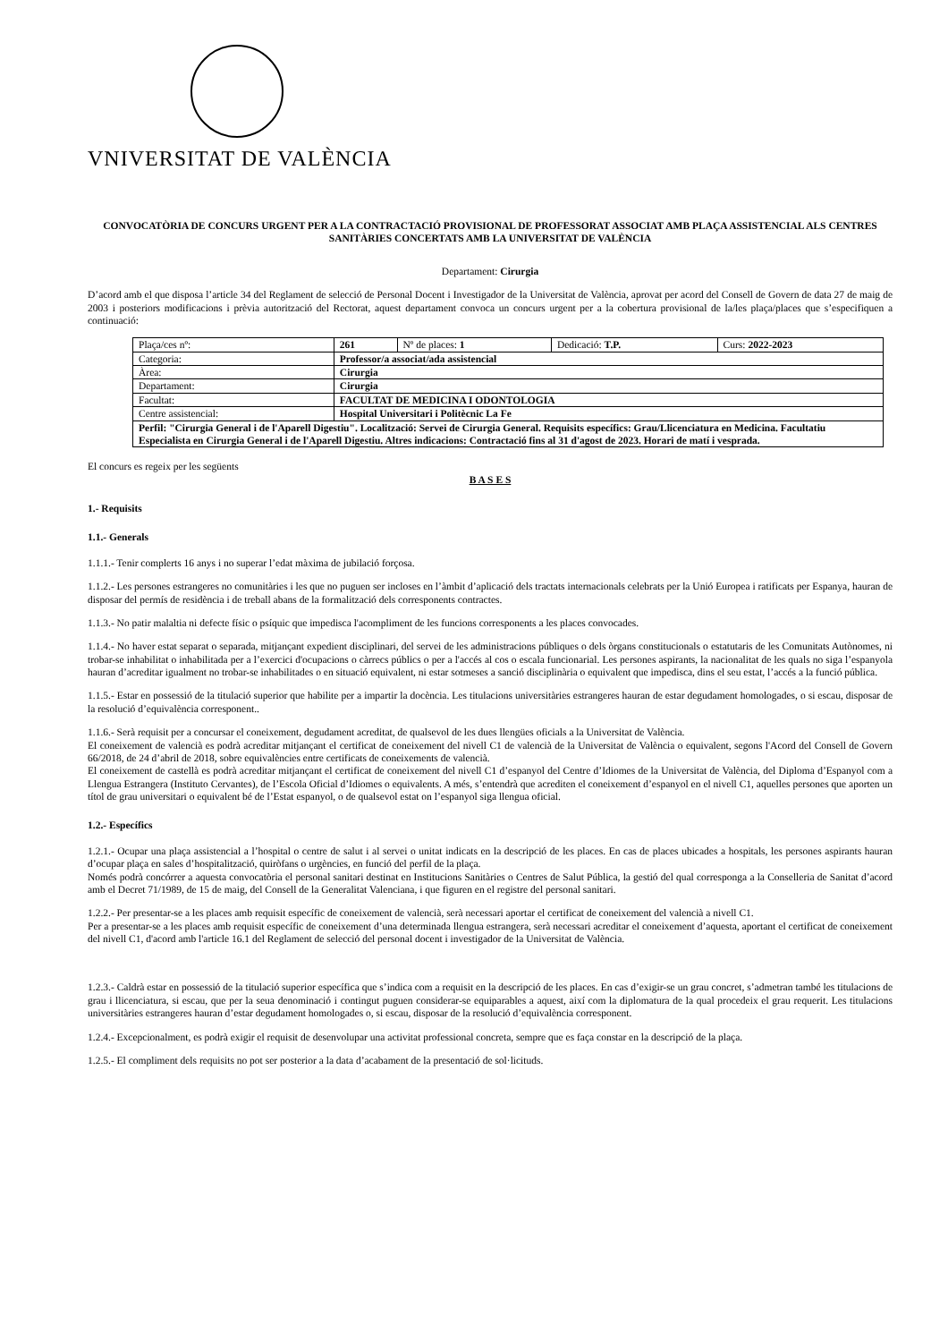VNIVERSITAT DE VALÈNCIA
CONVOCATÒRIA DE CONCURS URGENT PER A LA CONTRACTACIÓ PROVISIONAL DE PROFESSORAT ASSOCIAT AMB PLAÇA ASSISTENCIAL ALS CENTRES SANITÀRIES CONCERTATS AMB LA UNIVERSITAT DE VALÈNCIA
Departament: Cirurgia
D’acord amb el que disposa l’article 34 del Reglament de selecció de Personal Docent i Investigador de la Universitat de València, aprovat per acord del Consell de Govern de data 27 de maig de 2003 i posteriors modificacions i prèvia autorització del Rectorat, aquest departament convoca un concurs urgent per a la cobertura provisional de la/les plaça/places que s’especifiquen a continuació:
| Plaça/ces nº: | 261 | Nº de places: 1 | Dedicació: T.P. | Curs: 2022-2023 |
| Categoria: | Professor/a associat/ada assistencial | | | |
| Àrea: | Cirurgia | | | |
| Departament: | Cirurgia | | | |
| Facultat: | FACULTAT DE MEDICINA I ODONTOLOGIA | | | |
| Centre assistencial: | Hospital Universitari i Politècnic La Fe | | | |
| Perfil: "Cirurgia General i de l'Aparell Digestiu". Localització: Servei de Cirurgia General. Requisits específics: Grau/Llicenciatura en Medicina. Facultatiu Especialista en Cirurgia General i de l'Aparell Digestiu. Altres indicacions: Contractació fins al 31 d'agost de 2023. Horari de matí i vesprada. | | | | |
El concurs es regeix per les següents
B A S E S
1.- Requisits
1.1.- Generals
1.1.1.- Tenir complerts 16 anys i no superar l’edat màxima de jubilació forçosa.
1.1.2.- Les persones estrangeres no comunitàries i les que no puguen ser incloses en l’àmbit d’aplicació dels tractats internacionals celebrats per la Unió Europea i ratificats per Espanya, hauran de disposar del permís de residència i de treball abans de la formalització dels corresponents contractes.
1.1.3.- No patir malaltia ni defecte físic o psíquic que impedisca l'acompliment de les funcions corresponents a les places convocades.
1.1.4.- No haver estat separat o separada, mitjançant expedient disciplinari, del servei de les administracions públiques o dels òrgans constitucionals o estatutaris de les Comunitats Autònomes, ni trobar-se inhabilitat o inhabilitada per a l’exercici d'ocupacions o càrrecs públics o per a l'accés al cos o escala funcionarial. Les persones aspirants, la nacionalitat de les quals no siga l’espanyola hauran d’acreditar igualment no trobar-se inhabilitades o en situació equivalent, ni estar sotmeses a sanció disciplinària o equivalent que impedisca, dins el seu estat, l’accés a la funció pública.
1.1.5.- Estar en possessió de la titulació superior que habilite per a impartir la docència. Les titulacions universitàries estrangeres hauran de estar degudament homologades, o si escau, disposar de la resolució d’equivalència corresponent..
1.1.6.- Serà requisit per a concursar el coneixement, degudament acreditat, de qualsevol de les dues llengües oficials a la Universitat de València.
El coneixement de valencià es podrà acreditar mitjançant el certificat de coneixement del nivell C1 de valencià de la Universitat de València o equivalent, segons l'Acord del Consell de Govern 66/2018, de 24 d’abril de 2018, sobre equivalències entre certificats de coneixements de valencià.
El coneixement de castellà es podrà acreditar mitjançant el certificat de coneixement del nivell C1 d’espanyol del Centre d’Idiomes de la Universitat de València, del Diploma d’Espanyol com a Llengua Estrangera (Instituto Cervantes), de l’Escola Oficial d’Idiomes o equivalents. A més, s’entendrà que acrediten el coneixement d’espanyol en el nivell C1, aquelles persones que aporten un títol de grau universitari o equivalent bé de l’Estat espanyol, o de qualsevol estat on l’espanyol siga llengua oficial.
1.2.- Específics
1.2.1.- Ocupar una plaça assistencial a l’hospital o centre de salut i al servei o unitat indicats en la descripció de les places. En cas de places ubicades a hospitals, les persones aspirants hauran d’ocupar plaça en sales d’hospitalització, quiròfans o urgències, en funció del perfil de la plaça.
Només podrà concórrer a aquesta convocatòria el personal sanitari destinat en Institucions Sanitàries o Centres de Salut Pública, la gestió del qual corresponga a la Conselleria de Sanitat d’acord amb el Decret 71/1989, de 15 de maig, del Consell de la Generalitat Valenciana, i que figuren en el registre del personal sanitari.
1.2.2.- Per presentar-se a les places amb requisit específic de coneixement de valencià, serà necessari aportar el certificat de coneixement del valencià a nivell C1.
Per a presentar-se a les places amb requisit específic de coneixement d’una determinada llengua estrangera, serà necessari acreditar el coneixement d’aquesta, aportant el certificat de coneixement del nivell C1, d'acord amb l'article 16.1 del Reglament de selecció del personal docent i investigador de la Universitat de València.
1.2.3.- Caldrà estar en possessió de la titulació superior específica que s’indica com a requisit en la descripció de les places. En cas d’exigir-se un grau concret, s’admetran també les titulacions de grau i llicenciatura, si escau, que per la seua denominació i contingut puguen considerar-se equiparables a aquest, així com la diplomatura de la qual procedeix el grau requerit. Les titulacions universitàries estrangeres hauran d’estar degudament homologades o, si escau, disposar de la resolució d’equivalència corresponent.
1.2.4.- Excepcionalment, es podrà exigir el requisit de desenvolupar una activitat professional concreta, sempre que es faça constar en la descripció de la plaça.
1.2.5.- El compliment dels requisits no pot ser posterior a la data d’acabament de la presentació de sol·licituds.